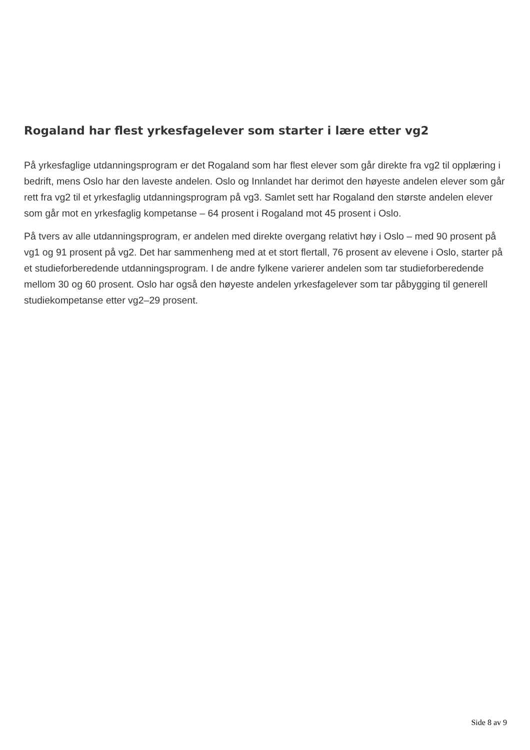Rogaland har flest yrkesfagelever som starter i lære etter vg2
På yrkesfaglige utdanningsprogram er det Rogaland som har flest elever som går direkte fra vg2 til opplæring i bedrift, mens Oslo har den laveste andelen. Oslo og Innlandet har derimot den høyeste andelen elever som går rett fra vg2 til et yrkesfaglig utdanningsprogram på vg3. Samlet sett har Rogaland den største andelen elever som går mot en yrkesfaglig kompetanse – 64 prosent i Rogaland mot 45 prosent i Oslo.
På tvers av alle utdanningsprogram, er andelen med direkte overgang relativt høy i Oslo – med 90 prosent på vg1 og 91 prosent på vg2. Det har sammenheng med at et stort flertall, 76 prosent av elevene i Oslo, starter på et studieforberedende utdanningsprogram. I de andre fylkene varierer andelen som tar studieforberedende mellom 30 og 60 prosent. Oslo har også den høyeste andelen yrkesfagelever som tar påbygging til generell studiekompetanse etter vg2–29 prosent.
Side 8 av 9